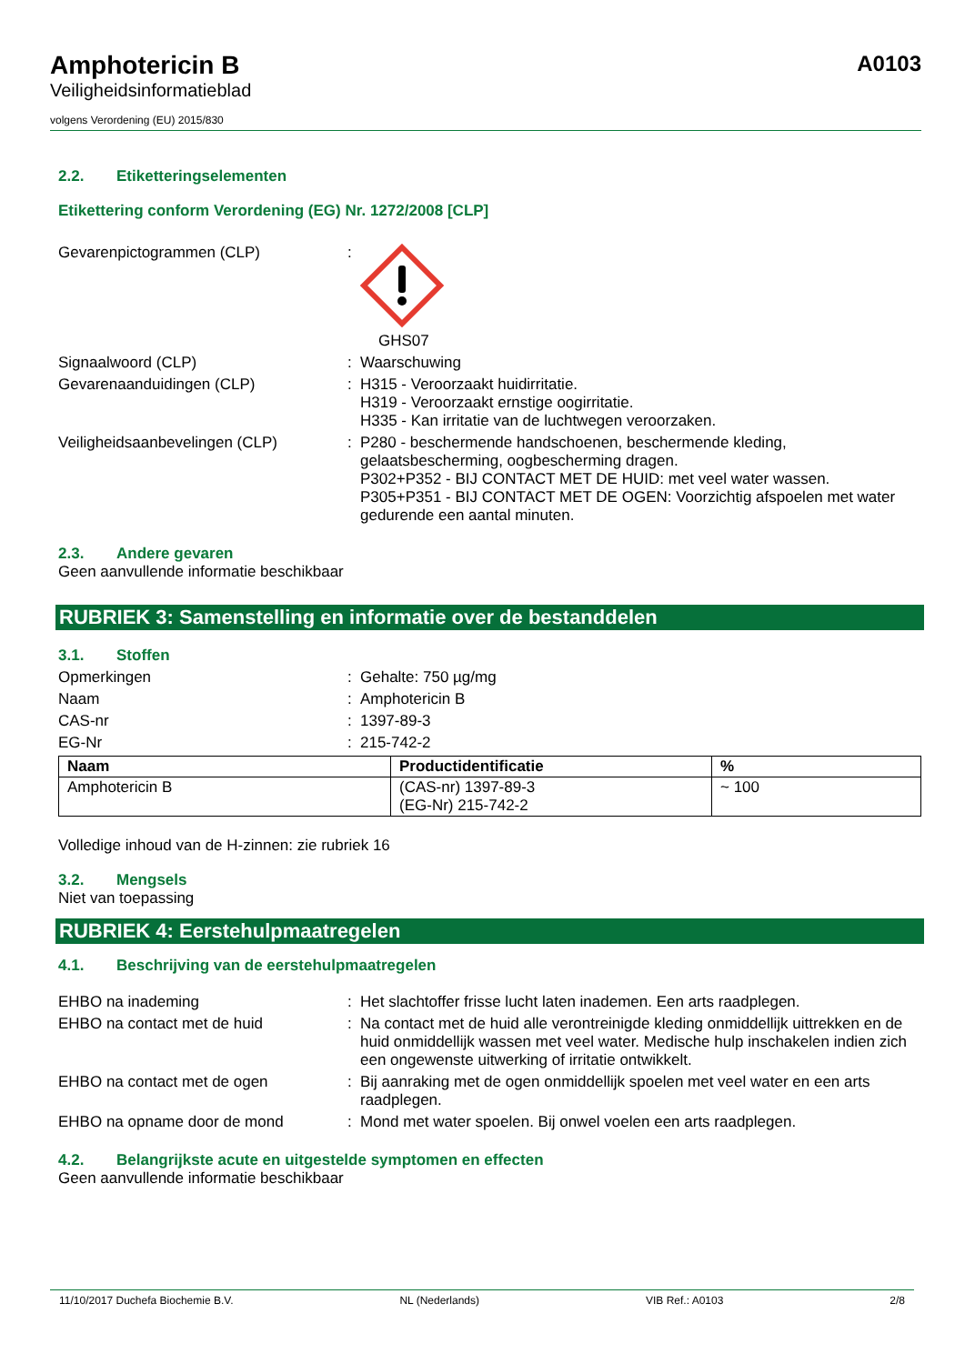Amphotericin B
Veiligheidsinformatieblad
volgens Verordening (EU) 2015/830
A0103
2.2. Etiketteringselementen
Etikettering conform Verordening (EG) Nr. 1272/2008 [CLP]
Gevarenpictogrammen (CLP) : GHS07
Signaalwoord (CLP) : Waarschuwing
Gevarenaanduidingen (CLP) : H315 - Veroorzaakt huidirritatie.
H319 - Veroorzaakt ernstige oogirritatie.
H335 - Kan irritatie van de luchtwegen veroorzaken.
Veiligheidsaanbevelingen (CLP) : P280 - beschermende handschoenen, beschermende kleding, gelaatsbescherming, oogbescherming dragen.
P302+P352 - BIJ CONTACT MET DE HUID: met veel water wassen.
P305+P351 - BIJ CONTACT MET DE OGEN: Voorzichtig afspoelen met water gedurende een aantal minuten.
2.3. Andere gevaren
Geen aanvullende informatie beschikbaar
RUBRIEK 3: Samenstelling en informatie over de bestanddelen
3.1. Stoffen
Opmerkingen : Gehalte: 750 µg/mg
Naam : Amphotericin B
CAS-nr : 1397-89-3
EG-Nr : 215-742-2
| Naam | Productidentificatie | % |
| --- | --- | --- |
| Amphotericin B | (CAS-nr) 1397-89-3 (EG-Nr) 215-742-2 | ~ 100 |
Volledige inhoud van de H-zinnen: zie rubriek 16
3.2. Mengsels
Niet van toepassing
RUBRIEK 4: Eerstehulpmaatregelen
4.1. Beschrijving van de eerstehulpmaatregelen
EHBO na inademing : Het slachtoffer frisse lucht laten inademen. Een arts raadplegen.
EHBO na contact met de huid : Na contact met de huid alle verontreinigde kleding onmiddellijk uittrekken en de huid onmiddellijk wassen met veel water. Medische hulp inschakelen indien zich een ongewenste uitwerking of irritatie ontwikkelt.
EHBO na contact met de ogen : Bij aanraking met de ogen onmiddellijk spoelen met veel water en een arts raadplegen.
EHBO na opname door de mond : Mond met water spoelen. Bij onwel voelen een arts raadplegen.
4.2. Belangrijkste acute en uitgestelde symptomen en effecten
Geen aanvullende informatie beschikbaar
11/10/2017 Duchefa Biochemie B.V. NL (Nederlands) VIB Ref.: A0103 2/8